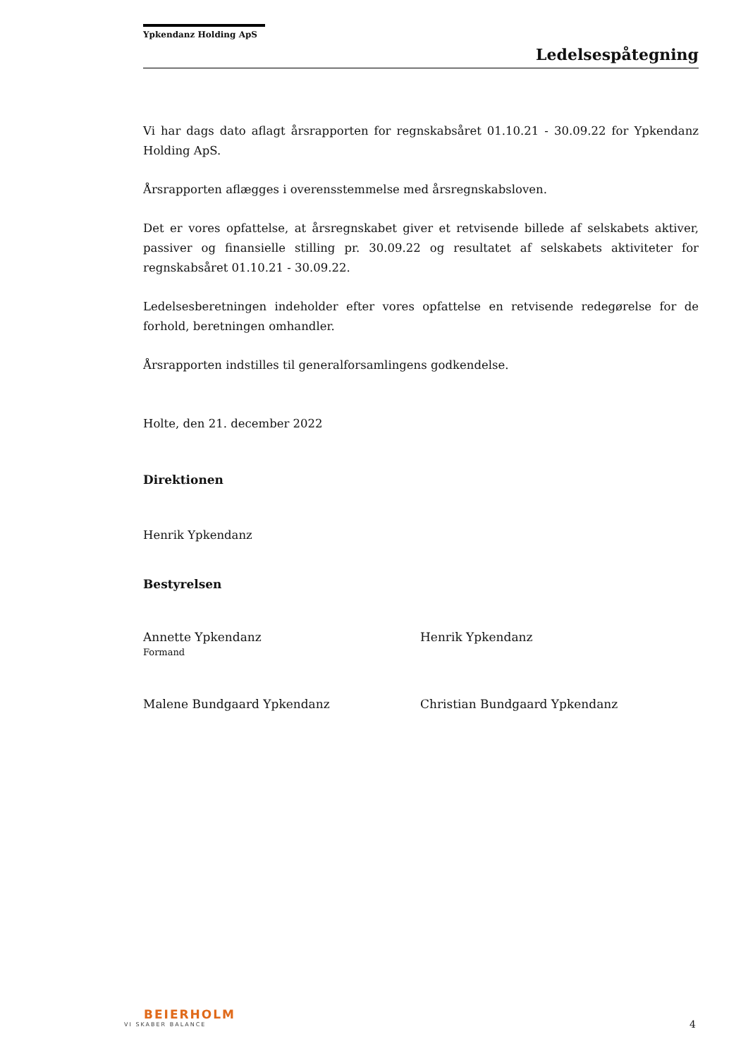Ypkendanz Holding ApS
Ledelsespåtegning
Vi har dags dato aflagt årsrapporten for regnskabsåret 01.10.21 - 30.09.22 for Ypkendanz Holding ApS.
Årsrapporten aflægges i overensstemmelse med årsregnskabsloven.
Det er vores opfattelse, at årsregnskabet giver et retvisende billede af selskabets aktiver, passiver og finansielle stilling pr. 30.09.22 og resultatet af selskabets aktiviteter for regnskabsåret 01.10.21 - 30.09.22.
Ledelsesberetningen indeholder efter vores opfattelse en retvisende redegørelse for de forhold, beretningen omhandler.
Årsrapporten indstilles til generalforsamlingens godkendelse.
Holte, den 21. december 2022
Direktionen
Henrik Ypkendanz
Bestyrelsen
Annette Ypkendanz
Formand
Henrik Ypkendanz
Malene Bundgaard Ypkendanz Christian Bundgaard Ypkendanz
BEIERHOLM
VI SKABER BALANCE
4